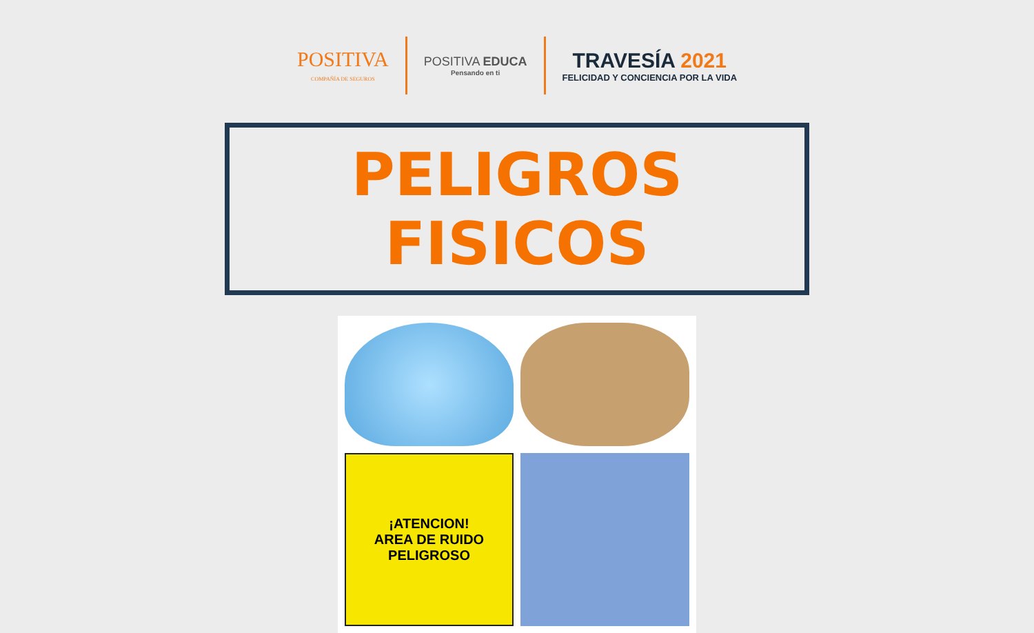POSITIVA
COMPAÑÍA DE SEGUROS
POSITIVA EDUCA
Pensando en ti
TRAVESÍA 2021
FELICIDAD Y CONCIENCIA POR LA VIDA
PELIGROS FISICOS
¡ATENCION!
AREA DE RUIDO
PELIGROSO